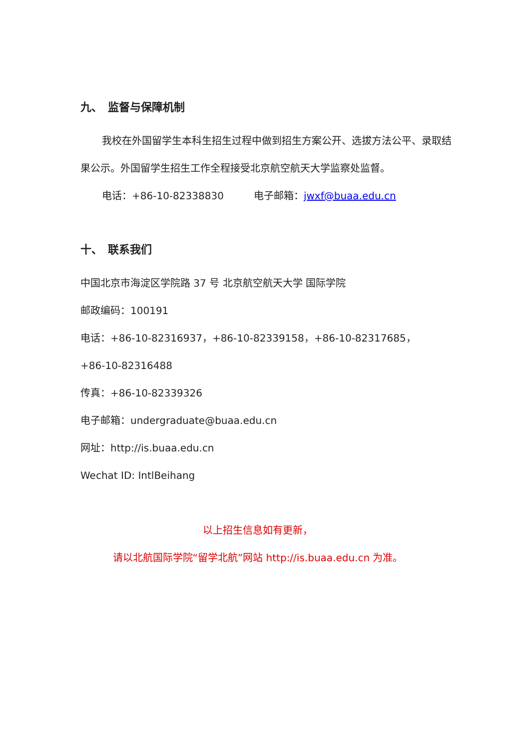九、　监督与保障机制
我校在外国留学生本科生招生过程中做到招生方案公开、选拔方法公平、录取结果公示。外国留学生招生工作全程接受北京航空航天大学监察处监督。
电话：+86-10-82338830　　　电子邮箱：jwxf@buaa.edu.cn
十、　联系我们
中国北京市海淀区学院路 37 号 北京航空航天大学 国际学院
邮政编码：100191
电话：+86-10-82316937，+86-10-82339158，+86-10-82317685，
+86-10-82316488
传真：+86-10-82339326
电子邮箱：undergraduate@buaa.edu.cn
网址：http://is.buaa.edu.cn
Wechat ID: IntlBeihang
以上招生信息如有更新，
请以北航国际学院“留学北航”网站 http://is.buaa.edu.cn 为准。